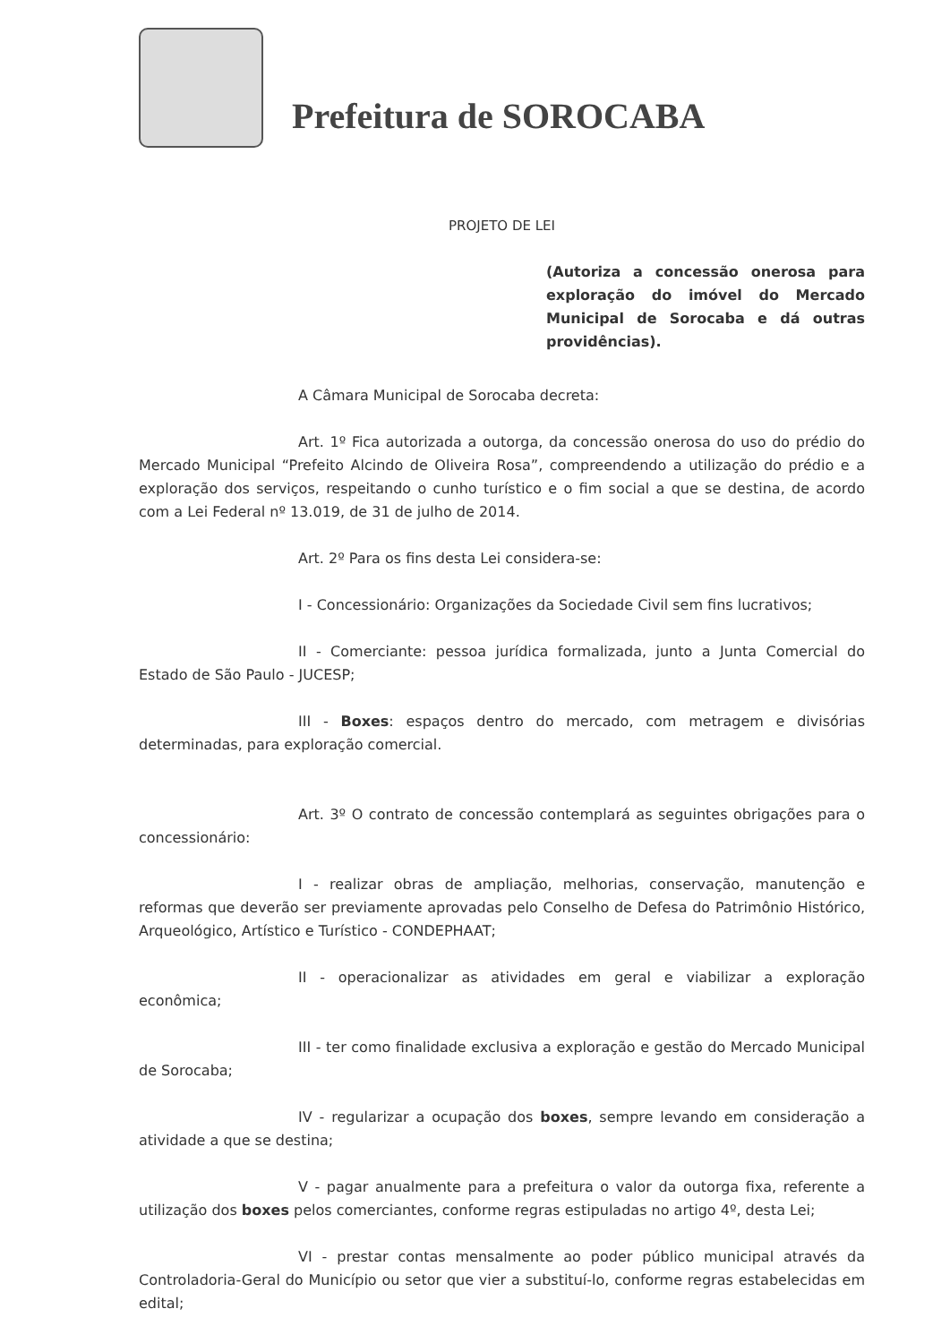Prefeitura de SOROCABA
PROJETO DE LEI
(Autoriza a concessão onerosa para exploração do imóvel do Mercado Municipal de Sorocaba e dá outras providências).
A Câmara Municipal de Sorocaba decreta:
Art. 1º Fica autorizada a outorga, da concessão onerosa do uso do prédio do Mercado Municipal “Prefeito Alcindo de Oliveira Rosa”, compreendendo a utilização do prédio e a exploração dos serviços, respeitando o cunho turístico e o fim social a que se destina, de acordo com a Lei Federal nº 13.019, de 31 de julho de 2014.
Art. 2º Para os fins desta Lei considera-se:
I - Concessionário: Organizações da Sociedade Civil sem fins lucrativos;
II - Comerciante: pessoa jurídica formalizada, junto a Junta Comercial do Estado de São Paulo - JUCESP;
III - Boxes: espaços dentro do mercado, com metragem e divisórias determinadas, para exploração comercial.
Art. 3º O contrato de concessão contemplará as seguintes obrigações para o concessionário:
I - realizar obras de ampliação, melhorias, conservação, manutenção e reformas que deverão ser previamente aprovadas pelo Conselho de Defesa do Patrimônio Histórico, Arqueológico, Artístico e Turístico - CONDEPHAAT;
II - operacionalizar as atividades em geral e viabilizar a exploração econômica;
III - ter como finalidade exclusiva a exploração e gestão do Mercado Municipal de Sorocaba;
IV - regularizar a ocupação dos boxes, sempre levando em consideração a atividade a que se destina;
V - pagar anualmente para a prefeitura o valor da outorga fixa, referente a utilização dos boxes pelos comerciantes, conforme regras estipuladas no artigo 4º, desta Lei;
VI - prestar contas mensalmente ao poder público municipal através da Controladoria-Geral do Município ou setor que vier a substituí-lo, conforme regras estabelecidas em edital;